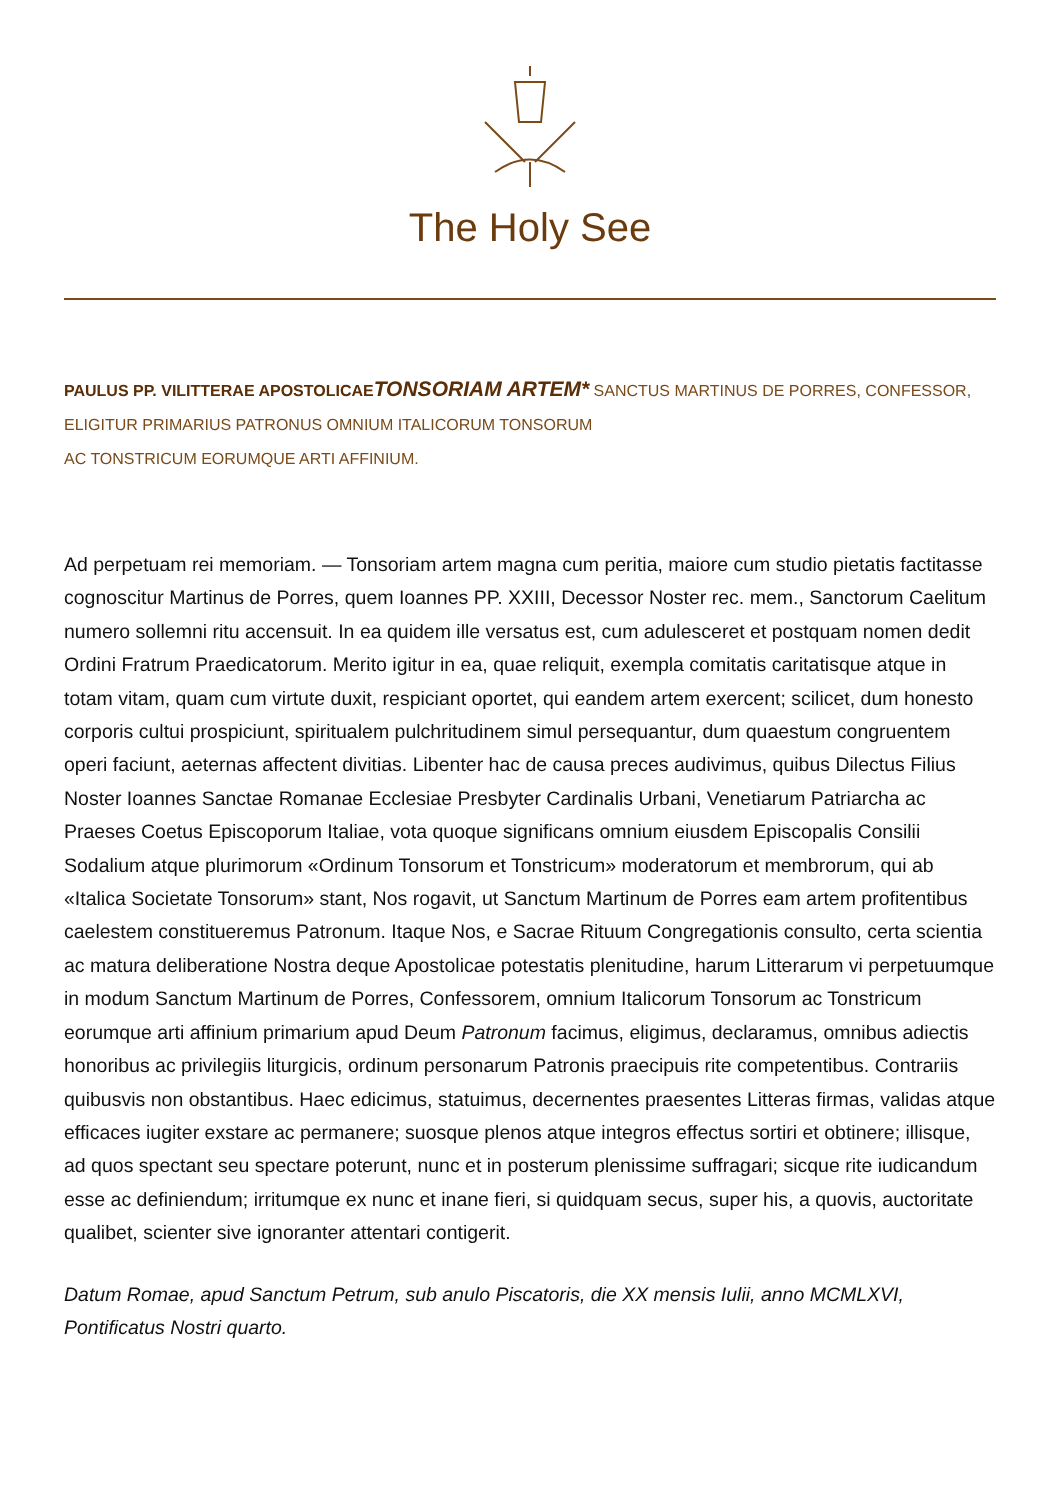The Holy See
PAULUS PP. VI LITTERAE APOSTOLICAE TONSORIAM ARTEM* SANCTUS MARTINUS DE PORRES, CONFESSOR, ELIGITUR PRIMARIUS PATRONUS OMNIUM ITALICORUM TONSORUM
AC TONSTRICUM EORUMQUE ARTI AFFINIUM.
Ad perpetuam rei memoriam. — Tonsoriam artem magna cum peritia, maiore cum studio pietatis factitasse cognoscitur Martinus de Porres, quem Ioannes PP. XXIII, Decessor Noster rec. mem., Sanctorum Caelitum numero sollemni ritu accensuit. In ea quidem ille versatus est, cum adulesceret et postquam nomen dedit Ordini Fratrum Praedicatorum. Merito igitur in ea, quae reliquit, exempla comitatis caritatisque atque in totam vitam, quam cum virtute duxit, respiciant oportet, qui eandem artem exercent; scilicet, dum honesto corporis cultui prospiciunt, spiritualem pulchritudinem simul persequantur, dum quaestum congruentem operi faciunt, aeternas affectent divitias. Libenter hac de causa preces audivimus, quibus Dilectus Filius Noster Ioannes Sanctae Romanae Ecclesiae Presbyter Cardinalis Urbani, Venetiarum Patriarcha ac Praeses Coetus Episcoporum Italiae, vota quoque significans omnium eiusdem Episcopalis Consilii Sodalium atque plurimorum «Ordinum Tonsorum et Tonstricum» moderatorum et membrorum, qui ab «Italica Societate Tonsorum» stant, Nos rogavit, ut Sanctum Martinum de Porres eam artem profitentibus caelestem constitueremus Patronum. Itaque Nos, e Sacrae Rituum Congregationis consulto, certa scientia ac matura deliberatione Nostra deque Apostolicae potestatis plenitudine, harum Litterarum vi perpetuumque in modum Sanctum Martinum de Porres, Confessorem, omnium Italicorum Tonsorum ac Tonstricum eorumque arti affinium primarium apud Deum Patronum facimus, eligimus, declaramus, omnibus adiectis honoribus ac privilegiis liturgicis, ordinum personarum Patronis praecipuis rite competentibus. Contrariis quibusvis non obstantibus. Haec edicimus, statuimus, decernentes praesentes Litteras firmas, validas atque efficaces iugiter exstare ac permanere; suosque plenos atque integros effectus sortiri et obtinere; illisque, ad quos spectant seu spectare poterunt, nunc et in posterum plenissime suffragari; sicque rite iudicandum esse ac definiendum; irritumque ex nunc et inane fieri, si quidquam secus, super his, a quovis, auctoritate qualibet, scienter sive ignoranter attentari contigerit.
Datum Romae, apud Sanctum Petrum, sub anulo Piscatoris, die XX mensis Iulii, anno MCMLXVI, Pontificatus Nostri quarto.